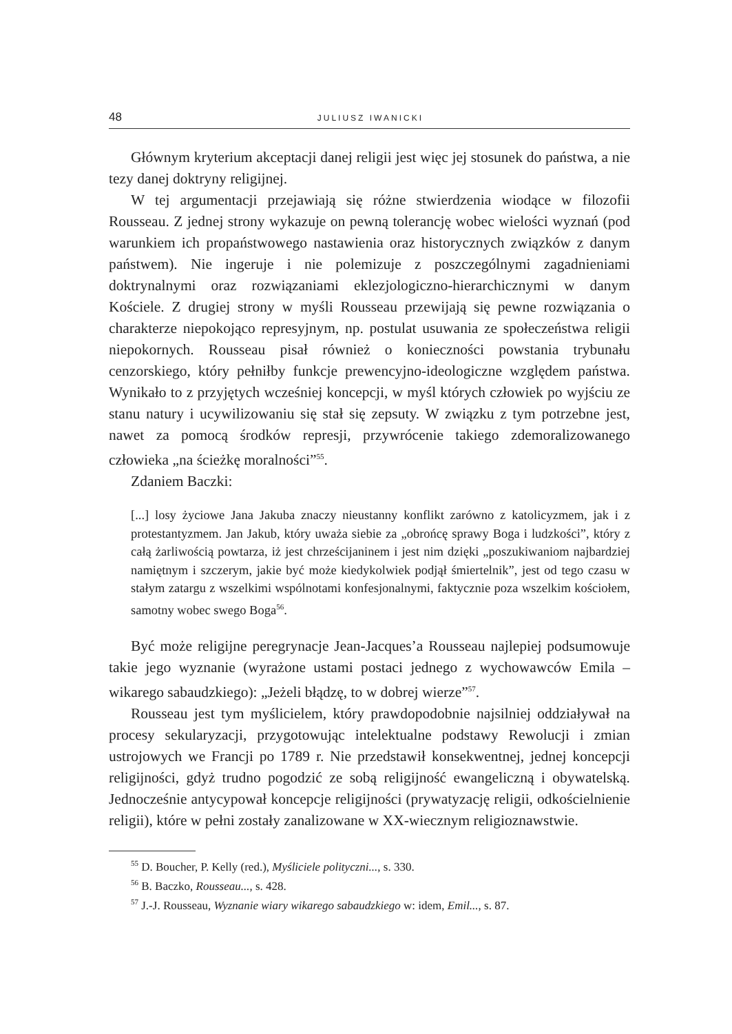48 JULIUSZ IWANICKI
Głównym kryterium akceptacji danej religii jest więc jej stosunek do państwa, a nie tezy danej doktryny religijnej.
W tej argumentacji przejawiają się różne stwierdzenia wiodące w filozofii Rousseau. Z jednej strony wykazuje on pewną tolerancję wobec wielości wyznań (pod warunkiem ich propaństwowego nastawienia oraz historycznych związków z danym państwem). Nie ingeruje i nie polemizuje z poszczególnymi zagadnieniami doktrynalnymi oraz rozwiązaniami eklezjologiczno-hierarchicznymi w danym Kościele. Z drugiej strony w myśli Rousseau przewijają się pewne rozwiązania o charakterze niepokojąco represyjnym, np. postulat usuwania ze społeczeństwa religii niepokornych. Rousseau pisał również o konieczności powstania trybunału cenzorskiego, który pełniłby funkcje prewencyjno-ideologiczne względem państwa. Wynikało to z przyjętych wcześniej koncepcji, w myśl których człowiek po wyjściu ze stanu natury i ucywilizowaniu się stał się zepsuty. W związku z tym potrzebne jest, nawet za pomocą środków represji, przywrócenie takiego zdemoralizowanego człowieka „na ścieżkę moralności”<sup>55</sup>.
Zdaniem Baczki:
[...] losy życiowe Jana Jakuba znaczy nieustanny konflikt zarówno z katolicyzmem, jak i z protestantyzmem. Jan Jakub, który uważa siebie za „obrońcę sprawy Boga i ludzkości”, który z całą żarliwością powtarza, iż jest chrześcijaninem i jest nim dzięki „poszukiwaniom najbardziej namiętnym i szczerym, jakie być może kiedykolwiek podjął śmiertelnik”, jest od tego czasu w stałym zatargu z wszelkimi wspólnotami konfesjonalnymi, faktycznie poza wszelkim kościołem, samotny wobec swego Boga<sup>56</sup>.
Być może religijne peregrynacje Jean-Jacques’a Rousseau najlepiej podsumowuje takie jego wyznanie (wyrażone ustami postaci jednego z wychowawców Emila – wikarego sabaudzkiego): „Jeżeli błądzę, to w dobrej wierze”<sup>57</sup>.
Rousseau jest tym myślicielem, który prawdopodobnie najsilniej oddziaływał na procesy sekularyzacji, przygotowując intelektualne podstawy Rewolucji i zmian ustrojowych we Francji po 1789 r. Nie przedstawił konsekwentnej, jednej koncepcji religijności, gdyż trudno pogodzić ze sobą religijność ewangeliczną i obywatelską. Jednocześnie antycypował koncepcje religijności (prywatyzację religii, odkościelnienie religii), które w pełni zostały zanalizowane w XX-wiecznym religioznawstwie.
<sup>55</sup> D. Boucher, P. Kelly (red.), Myśliciele polityczni..., s. 330.
<sup>56</sup> B. Baczko, Rousseau..., s. 428.
<sup>57</sup> J.-J. Rousseau, Wyznanie wiary wikarego sabaudzkiego w: idem, Emil..., s. 87.